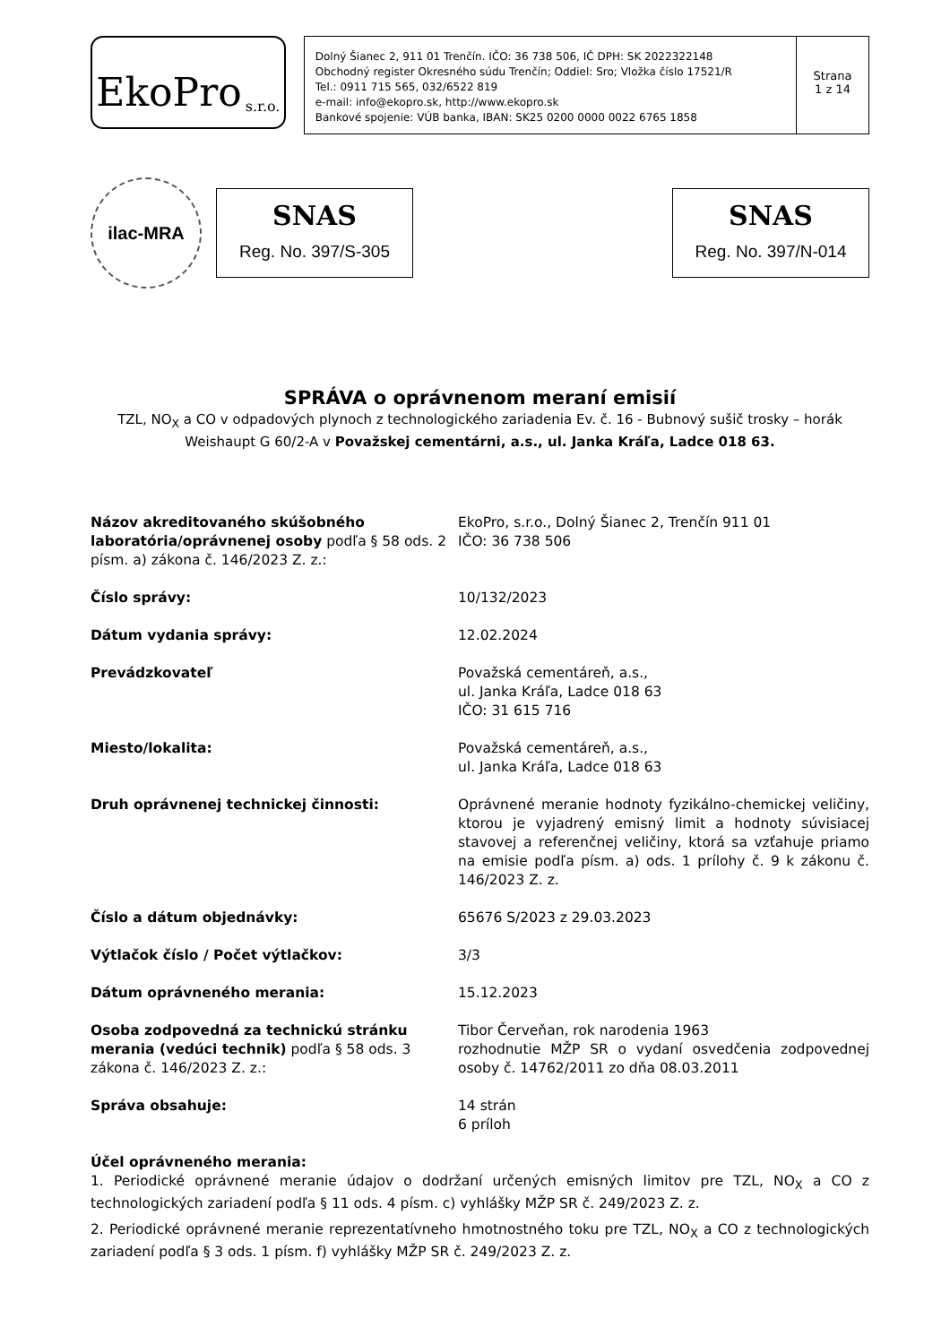EkoPro s.r.o.
Dolný Šianec 2, 911 01 Trenčín. IČO: 36 738 506, IČ DPH: SK 2022322148
Obchodný register Okresného súdu Trenčín; Oddiel: Sro; Vložka číslo 17521/R
Tel.: 0911 715 565, 032/6522 819
e-mail: info@ekopro.sk, http://www.ekopro.sk
Bankové spojenie: VÚB banka, IBAN: SK25 0200 0000 0022 6765 1858
Strana
1 z 14
ilac-MRA
SNAS
Reg. No. 397/S-305
SNAS
Reg. No. 397/N-014
SPRÁVA o oprávnenom meraní emisií
TZL, NO<sub>X</sub> a CO v odpadových plynoch z technologického zariadenia Ev. č. 16 - Bubnový sušič trosky – horák Weishaupt G 60/2-A v Považskej cementárni, a.s., ul. Janka Kráľa, Ladce 018 63.
| Názov akreditovaného skúšobného laboratória/oprávnenej osoby podľa § 58 ods. 2 písm. a) zákona č. 146/2023 Z. z.: | EkoPro, s.r.o., Dolný Šianec 2, Trenčín 911 01 IČO: 36 738 506 |
| Číslo správy: | 10/132/2023 |
| Dátum vydania správy: | 12.02.2024 |
| Prevádzkovateľ | Považská cementáreň, a.s., ul. Janka Kráľa, Ladce 018 63 IČO: 31 615 716 |
| Miesto/lokalita: | Považská cementáreň, a.s., ul. Janka Kráľa, Ladce 018 63 |
| Druh oprávnenej technickej činnosti: | Oprávnené meranie hodnoty fyzikálno-chemickej veličiny, ktorou je vyjadrený emisný limit a hodnoty súvisiacej stavovej a referenčnej veličiny, ktorá sa vzťahuje priamo na emisie podľa písm. a) ods. 1 prílohy č. 9 k zákonu č. 146/2023 Z. z. |
| Číslo a dátum objednávky: | 65676 S/2023 z 29.03.2023 |
| Výtlačok číslo / Počet výtlačkov: | 3/3 |
| Dátum oprávneného merania: | 15.12.2023 |
| Osoba zodpovedná za technickú stránku merania (vedúci technik) podľa § 58 ods. 3 zákona č. 146/2023 Z. z.: | Tibor Červeňan, rok narodenia 1963 rozhodnutie MŽP SR o vydaní osvedčenia zodpovednej osoby č. 14762/2011 zo dňa 08.03.2011 |
| Správa obsahuje: | 14 strán 6 príloh |
Účel oprávneného merania:
1. Periodické oprávnené meranie údajov o dodržaní určených emisných limitov pre TZL, NO<sub>X</sub> a CO z technologických zariadení podľa § 11 ods. 4 písm. c) vyhlášky MŽP SR č. 249/2023 Z. z.
2. Periodické oprávnené meranie reprezentatívneho hmotnostného toku pre TZL, NO<sub>X</sub> a CO z technologických zariadení podľa § 3 ods. 1 písm. f) vyhlášky MŽP SR č. 249/2023 Z. z.